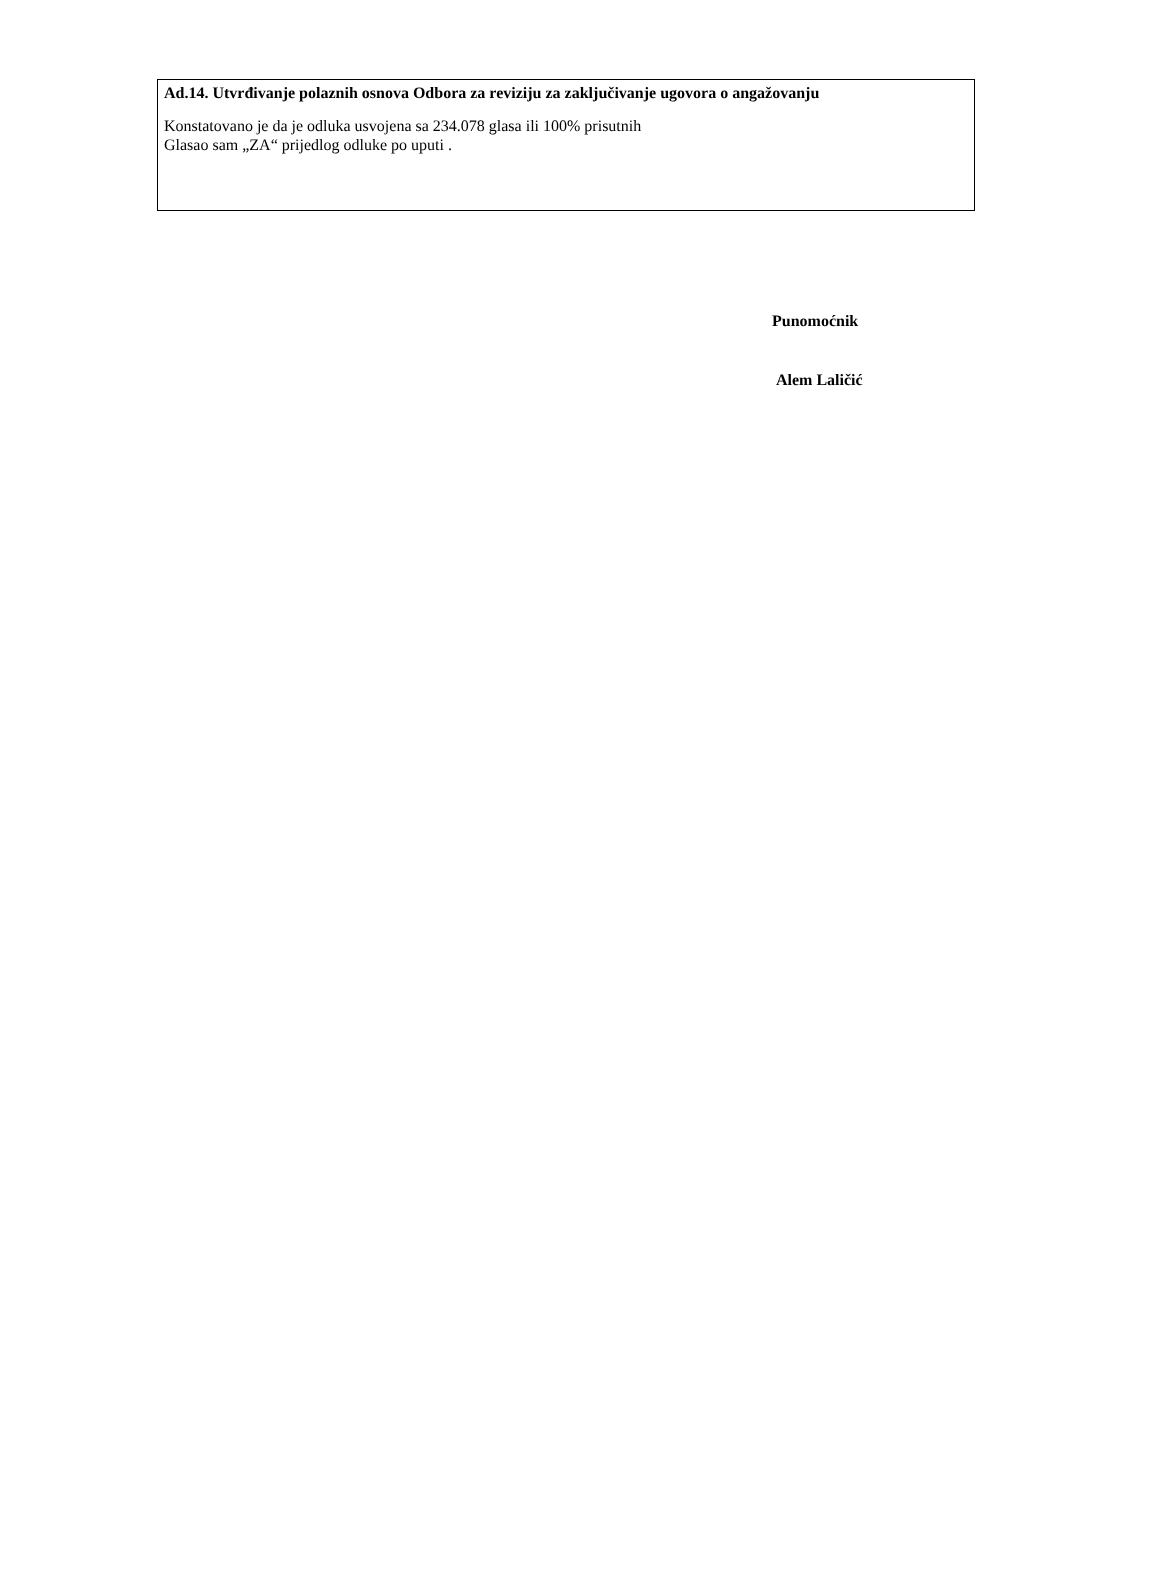Ad.14. Utvrđivanje polaznih osnova Odbora za reviziju za zaključivanje ugovora o angažovanju
Konstatovano je da je odluka usvojena sa 234.078 glasa ili 100% prisutnih
Glasao sam „ZA“ prijedlog odluke po uputi .
Punomoćnik
Alem Laličić